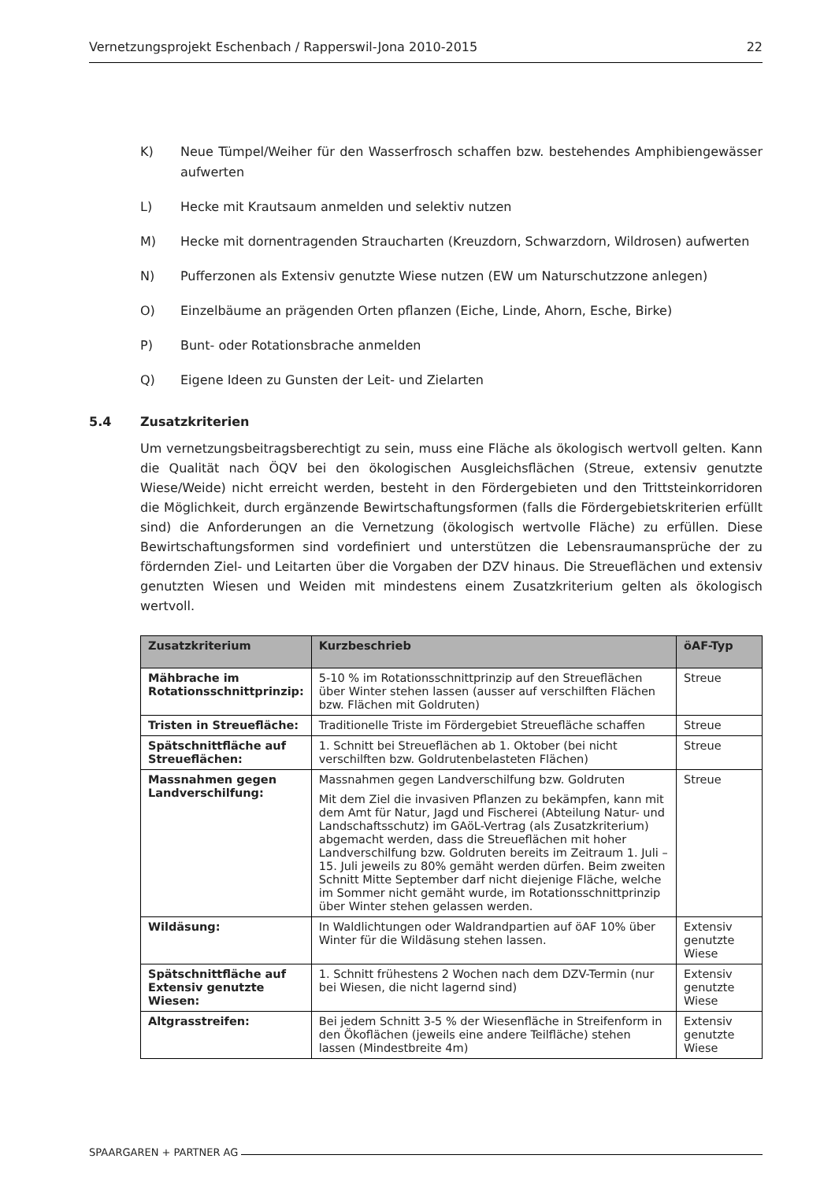Vernetzungsprojekt Eschenbach / Rapperswil-Jona 2010-2015 22
K) Neue Tümpel/Weiher für den Wasserfrosch schaffen bzw. bestehendes Amphibiengewässer aufwerten
L) Hecke mit Krautsaum anmelden und selektiv nutzen
M) Hecke mit dornentragenden Straucharten (Kreuzdorn, Schwarzdorn, Wildrosen) aufwerten
N) Pufferzonen als Extensiv genutzte Wiese nutzen (EW um Naturschutzzone anlegen)
O) Einzelbäume an prägenden Orten pflanzen (Eiche, Linde, Ahorn, Esche, Birke)
P) Bunt- oder Rotationsbrache anmelden
Q) Eigene Ideen zu Gunsten der Leit- und Zielarten
5.4 Zusatzkriterien
Um vernetzungsbeitragsberechtigt zu sein, muss eine Fläche als ökologisch wertvoll gelten. Kann die Qualität nach ÖQV bei den ökologischen Ausgleichsflächen (Streue, extensiv genutzte Wiese/Weide) nicht erreicht werden, besteht in den Fördergebieten und den Trittsteinkorridoren die Möglichkeit, durch ergänzende Bewirtschaftungsformen (falls die Fördergebietskriterien erfüllt sind) die Anforderungen an die Vernetzung (ökologisch wertvolle Fläche) zu erfüllen. Diese Bewirtschaftungsformen sind vordefiniert und unterstützen die Lebensraumansprüche der zu fördernden Ziel- und Leitarten über die Vorgaben der DZV hinaus. Die Streueflächen und extensiv genutzten Wiesen und Weiden mit mindestens einem Zusatzkriterium gelten als ökologisch wertvoll.
| Zusatzkriterium | Kurzbeschrieb | öAF-Typ |
| --- | --- | --- |
| Mähbrache im Rotationsschnittprinzip: | 5-10 % im Rotationsschnittprinzip auf den Streueflächen über Winter stehen lassen (ausser auf verschilften Flächen bzw. Flächen mit Goldruten) | Streue |
| Tristen in Streuefläche: | Traditionelle Triste im Fördergebiet Streuefläche schaffen | Streue |
| Spätschnittfläche auf Streueflächen: | 1. Schnitt bei Streueflächen ab 1. Oktober (bei nicht verschilften bzw. Goldrutenbelasteten Flächen) | Streue |
| Massnahmen gegen Landverschilfung: | Massnahmen gegen Landverschilfung bzw. Goldruten Mit dem Ziel die invasiven Pflanzen zu bekämpfen, kann mit dem Amt für Natur, Jagd und Fischerei (Abteilung Natur- und Landschaftsschutz) im GAöL-Vertrag (als Zusatzkriterium) abgemacht werden, dass die Streueflächen mit hoher Landverschilfung bzw. Goldruten bereits im Zeitraum 1. Juli – 15. Juli jeweils zu 80% gemäht werden dürfen. Beim zweiten Schnitt Mitte September darf nicht diejenige Fläche, welche im Sommer nicht gemäht wurde, im Rotationsschnittprinzip über Winter stehen gelassen werden. | Streue |
| Wildäsung: | In Waldlichtungen oder Waldrandpartien auf öAF 10% über Winter für die Wildäsung stehen lassen. | Extensiv genutzte Wiese |
| Spätschnittfläche auf Extensiv genutzte Wiesen: | 1. Schnitt frühestens 2 Wochen nach dem DZV-Termin (nur bei Wiesen, die nicht lagernd sind) | Extensiv genutzte Wiese |
| Altgrasstreifen: | Bei jedem Schnitt 3-5 % der Wiesenfläche in Streifenform in den Ökoflächen (jeweils eine andere Teilfläche) stehen lassen (Mindestbreite 4m) | Extensiv genutzte Wiese |
SPAARGAREN + PARTNER AG